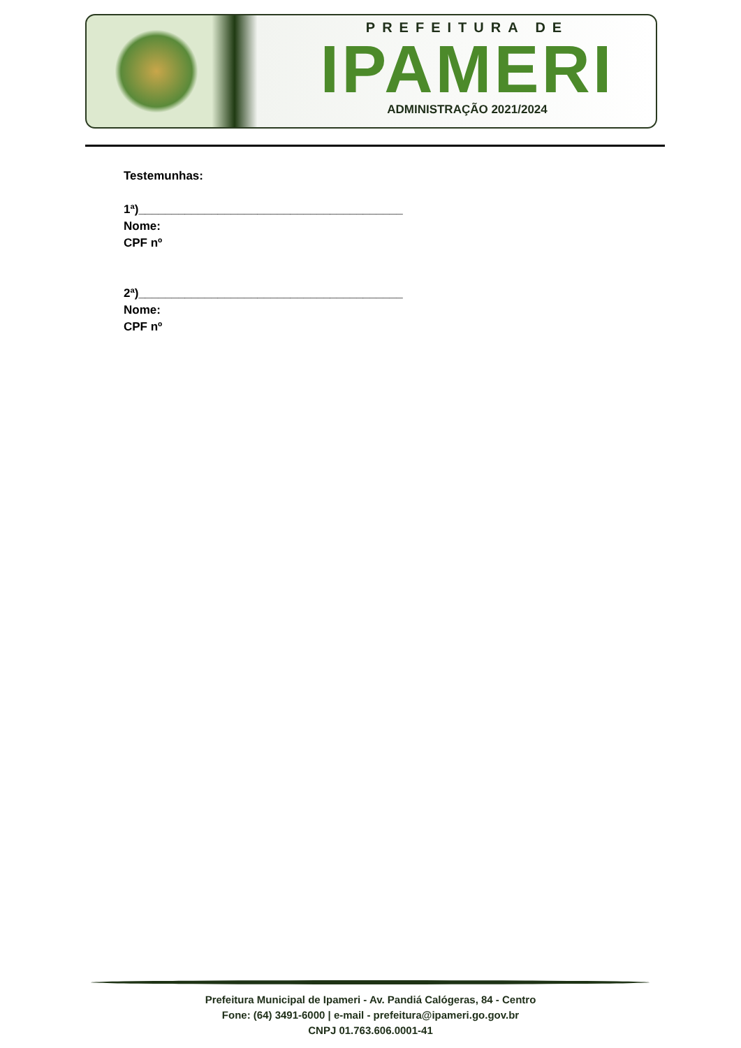PREFEITURA DE
IPAMERI
ADMINISTRAÇÃO 2021/2024
Testemunhas:
1ª)________________________________________
Nome:
CPF nº
2ª)________________________________________
Nome:
CPF nº
Prefeitura Municipal de Ipameri - Av. Pandiá Calógeras, 84 - Centro
Fone: (64) 3491-6000 | e-mail - prefeitura@ipameri.go.gov.br
CNPJ 01.763.606.0001-41